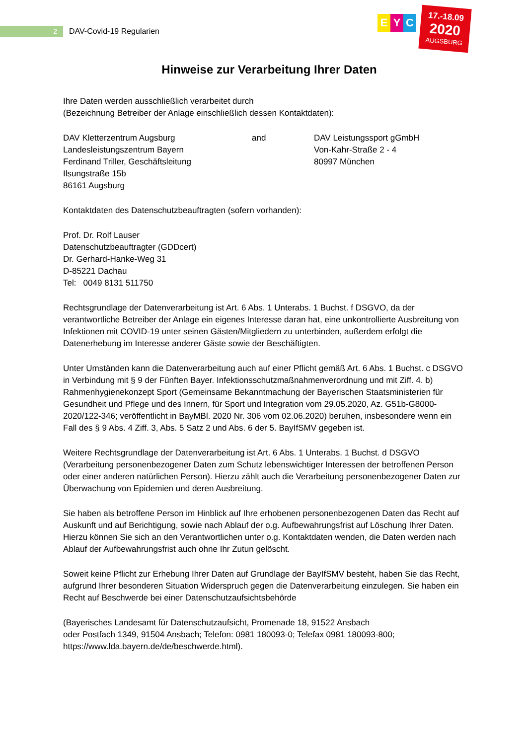2
DAV-Covid-19 Regularien
E Y C
17.-18.09
2020
AUGSBURG
Hinweise zur Verarbeitung Ihrer Daten
Ihre Daten werden ausschließlich verarbeitet durch
(Bezeichnung Betreiber der Anlage einschließlich dessen Kontaktdaten):
DAV Kletterzentrum Augsburg
Landesleistungszentrum Bayern
Ferdinand Triller, Geschäftsleitung
Ilsungstraße 15b
86161 Augsburg
and DAV Leistungssport gGmbH
Von-Kahr-Straße 2 - 4
80997 München
Kontaktdaten des Datenschutzbeauftragten (sofern vorhanden):
Prof. Dr. Rolf Lauser
Datenschutzbeauftragter (GDDcert)
Dr. Gerhard-Hanke-Weg 31
D-85221 Dachau
Tel: 0049 8131 511750
Rechtsgrundlage der Datenverarbeitung ist Art. 6 Abs. 1 Unterabs. 1 Buchst. f DSGVO, da der verantwortliche Betreiber der Anlage ein eigenes Interesse daran hat, eine unkontrollierte Ausbreitung von Infektionen mit COVID-19 unter seinen Gästen/Mitgliedern zu unterbinden, außerdem erfolgt die Datenerhebung im Interesse anderer Gäste sowie der Beschäftigten.
Unter Umständen kann die Datenverarbeitung auch auf einer Pflicht gemäß Art. 6 Abs. 1 Buchst. c DSGVO in Verbindung mit § 9 der Fünften Bayer. Infektionsschutzmaßnahmenverordnung und mit Ziff. 4. b) Rahmenhygienekonzept Sport (Gemeinsame Bekanntmachung der Bayerischen Staatsministerien für Gesundheit und Pflege und des Innern, für Sport und Integration vom 29.05.2020, Az. G51b-G8000-2020/122-346; veröffentlicht in BayMBl. 2020 Nr. 306 vom 02.06.2020) beruhen, insbesondere wenn ein Fall des § 9 Abs. 4 Ziff. 3, Abs. 5 Satz 2 und Abs. 6 der 5. BayIfSMV gegeben ist.
Weitere Rechtsgrundlage der Datenverarbeitung ist Art. 6 Abs. 1 Unterabs. 1 Buchst. d DSGVO (Verarbeitung personenbezogener Daten zum Schutz lebenswichtiger Interessen der betroffenen Person oder einer anderen natürlichen Person). Hierzu zählt auch die Verarbeitung personenbezogener Daten zur Überwachung von Epidemien und deren Ausbreitung.
Sie haben als betroffene Person im Hinblick auf Ihre erhobenen personenbezogenen Daten das Recht auf Auskunft und auf Berichtigung, sowie nach Ablauf der o.g. Aufbewahrungsfrist auf Löschung Ihrer Daten. Hierzu können Sie sich an den Verantwortlichen unter o.g. Kontaktdaten wenden, die Daten werden nach Ablauf der Aufbewahrungsfrist auch ohne Ihr Zutun gelöscht.
Soweit keine Pflicht zur Erhebung Ihrer Daten auf Grundlage der BayIfSMV besteht, haben Sie das Recht, aufgrund Ihrer besonderen Situation Widerspruch gegen die Datenverarbeitung einzulegen. Sie haben ein Recht auf Beschwerde bei einer Datenschutzaufsichtsbehörde
(Bayerisches Landesamt für Datenschutzaufsicht, Promenade 18, 91522 Ansbach
oder Postfach 1349, 91504 Ansbach; Telefon: 0981 180093-0; Telefax 0981 180093-800;
https://www.lda.bayern.de/de/beschwerde.html).